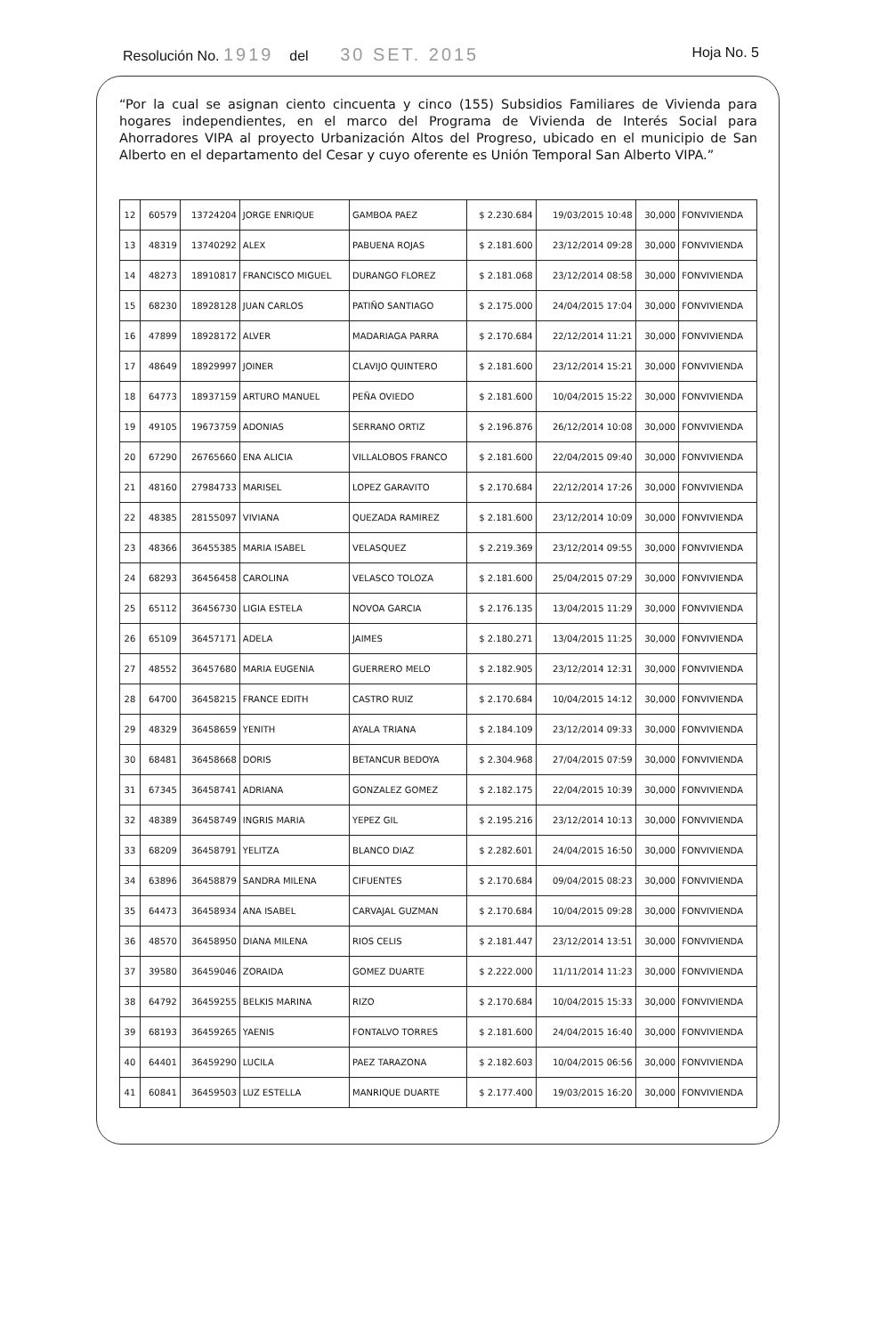Resolución No. 1919 del 30 SET. 2015 Hoja No. 5
“Por la cual se asignan ciento cincuenta y cinco (155) Subsidios Familiares de Vivienda para hogares independientes, en el marco del Programa de Vivienda de Interés Social para Ahorradores VIPA al proyecto Urbanización Altos del Progreso, ubicado en el municipio de San Alberto en el departamento del Cesar y cuyo oferente es Unión Temporal San Alberto VIPA.”
| 12 | 60579 | 13724204 | JORGE ENRIQUE | GAMBOA PAEZ | $ 2.230.684 | 19/03/2015 10:48 | 30,000 | FONVIVIENDA |
| 13 | 48319 | 13740292 | ALEX | PABUENA ROJAS | $ 2.181.600 | 23/12/2014 09:28 | 30,000 | FONVIVIENDA |
| 14 | 48273 | 18910817 | FRANCISCO MIGUEL | DURANGO FLOREZ | $ 2.181.068 | 23/12/2014 08:58 | 30,000 | FONVIVIENDA |
| 15 | 68230 | 18928128 | JUAN CARLOS | PATIÑO SANTIAGO | $ 2.175.000 | 24/04/2015 17:04 | 30,000 | FONVIVIENDA |
| 16 | 47899 | 18928172 | ALVER | MADARIAGA PARRA | $ 2.170.684 | 22/12/2014 11:21 | 30,000 | FONVIVIENDA |
| 17 | 48649 | 18929997 | JOINER | CLAVIJO QUINTERO | $ 2.181.600 | 23/12/2014 15:21 | 30,000 | FONVIVIENDA |
| 18 | 64773 | 18937159 | ARTURO MANUEL | PEÑA OVIEDO | $ 2.181.600 | 10/04/2015 15:22 | 30,000 | FONVIVIENDA |
| 19 | 49105 | 19673759 | ADONIAS | SERRANO ORTIZ | $ 2.196.876 | 26/12/2014 10:08 | 30,000 | FONVIVIENDA |
| 20 | 67290 | 26765660 | ENA ALICIA | VILLALOBOS FRANCO | $ 2.181.600 | 22/04/2015 09:40 | 30,000 | FONVIVIENDA |
| 21 | 48160 | 27984733 | MARISEL | LOPEZ GARAVITO | $ 2.170.684 | 22/12/2014 17:26 | 30,000 | FONVIVIENDA |
| 22 | 48385 | 28155097 | VIVIANA | QUEZADA RAMIREZ | $ 2.181.600 | 23/12/2014 10:09 | 30,000 | FONVIVIENDA |
| 23 | 48366 | 36455385 | MARIA ISABEL | VELASQUEZ | $ 2.219.369 | 23/12/2014 09:55 | 30,000 | FONVIVIENDA |
| 24 | 68293 | 36456458 | CAROLINA | VELASCO TOLOZA | $ 2.181.600 | 25/04/2015 07:29 | 30,000 | FONVIVIENDA |
| 25 | 65112 | 36456730 | LIGIA ESTELA | NOVOA GARCIA | $ 2.176.135 | 13/04/2015 11:29 | 30,000 | FONVIVIENDA |
| 26 | 65109 | 36457171 | ADELA | JAIMES | $ 2.180.271 | 13/04/2015 11:25 | 30,000 | FONVIVIENDA |
| 27 | 48552 | 36457680 | MARIA EUGENIA | GUERRERO MELO | $ 2.182.905 | 23/12/2014 12:31 | 30,000 | FONVIVIENDA |
| 28 | 64700 | 36458215 | FRANCE EDITH | CASTRO RUIZ | $ 2.170.684 | 10/04/2015 14:12 | 30,000 | FONVIVIENDA |
| 29 | 48329 | 36458659 | YENITH | AYALA TRIANA | $ 2.184.109 | 23/12/2014 09:33 | 30,000 | FONVIVIENDA |
| 30 | 68481 | 36458668 | DORIS | BETANCUR BEDOYA | $ 2.304.968 | 27/04/2015 07:59 | 30,000 | FONVIVIENDA |
| 31 | 67345 | 36458741 | ADRIANA | GONZALEZ GOMEZ | $ 2.182.175 | 22/04/2015 10:39 | 30,000 | FONVIVIENDA |
| 32 | 48389 | 36458749 | INGRIS MARIA | YEPEZ GIL | $ 2.195.216 | 23/12/2014 10:13 | 30,000 | FONVIVIENDA |
| 33 | 68209 | 36458791 | YELITZA | BLANCO DIAZ | $ 2.282.601 | 24/04/2015 16:50 | 30,000 | FONVIVIENDA |
| 34 | 63896 | 36458879 | SANDRA MILENA | CIFUENTES | $ 2.170.684 | 09/04/2015 08:23 | 30,000 | FONVIVIENDA |
| 35 | 64473 | 36458934 | ANA ISABEL | CARVAJAL GUZMAN | $ 2.170.684 | 10/04/2015 09:28 | 30,000 | FONVIVIENDA |
| 36 | 48570 | 36458950 | DIANA MILENA | RIOS CELIS | $ 2.181.447 | 23/12/2014 13:51 | 30,000 | FONVIVIENDA |
| 37 | 39580 | 36459046 | ZORAIDA | GOMEZ DUARTE | $ 2.222.000 | 11/11/2014 11:23 | 30,000 | FONVIVIENDA |
| 38 | 64792 | 36459255 | BELKIS MARINA | RIZO | $ 2.170.684 | 10/04/2015 15:33 | 30,000 | FONVIVIENDA |
| 39 | 68193 | 36459265 | YAENIS | FONTALVO TORRES | $ 2.181.600 | 24/04/2015 16:40 | 30,000 | FONVIVIENDA |
| 40 | 64401 | 36459290 | LUCILA | PAEZ TARAZONA | $ 2.182.603 | 10/04/2015 06:56 | 30,000 | FONVIVIENDA |
| 41 | 60841 | 36459503 | LUZ ESTELLA | MANRIQUE DUARTE | $ 2.177.400 | 19/03/2015 16:20 | 30,000 | FONVIVIENDA |